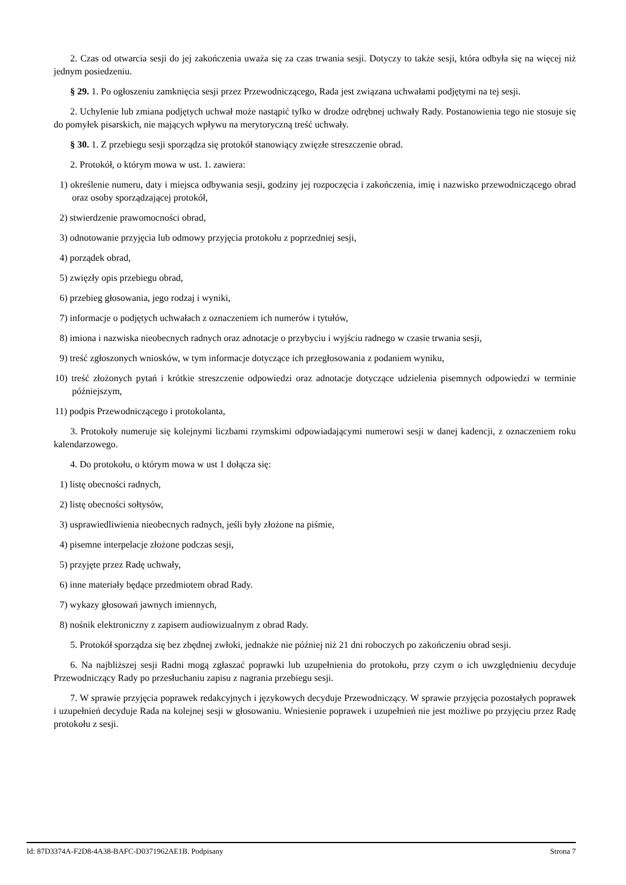2. Czas od otwarcia sesji do jej zakończenia uważa się za czas trwania sesji. Dotyczy to także sesji, która odbyła się na więcej niż jednym posiedzeniu.
§ 29. 1. Po ogłoszeniu zamknięcia sesji przez Przewodniczącego, Rada jest związana uchwałami podjętymi na tej sesji.
2. Uchylenie lub zmiana podjętych uchwał może nastąpić tylko w drodze odrębnej uchwały Rady. Postanowienia tego nie stosuje się do pomyłek pisarskich, nie mających wpływu na merytoryczną treść uchwały.
§ 30. 1. Z przebiegu sesji sporządza się protokół stanowiący zwięzłe streszczenie obrad.
2. Protokół, o którym mowa w ust. 1. zawiera:
1) określenie numeru, daty i miejsca odbywania sesji, godziny jej rozpoczęcia i zakończenia, imię i nazwisko przewodniczącego obrad oraz osoby sporządzającej protokół,
2) stwierdzenie prawomocności obrad,
3) odnotowanie przyjęcia lub odmowy przyjęcia protokołu z poprzedniej sesji,
4) porządek obrad,
5) zwięzły opis przebiegu obrad,
6) przebieg głosowania, jego rodzaj i wyniki,
7) informacje o podjętych uchwałach z oznaczeniem ich numerów i tytułów,
8) imiona i nazwiska nieobecnych radnych oraz adnotacje o przybyciu i wyjściu radnego w czasie trwania sesji,
9) treść zgłoszonych wniosków, w tym informacje dotyczące ich przegłosowania z podaniem wyniku,
10) treść złożonych pytań i krótkie streszczenie odpowiedzi oraz adnotacje dotyczące udzielenia pisemnych odpowiedzi w terminie późniejszym,
11) podpis Przewodniczącego i protokolanta,
3. Protokoły numeruje się kolejnymi liczbami rzymskimi odpowiadającymi numerowi sesji w danej kadencji, z oznaczeniem roku kalendarzowego.
4. Do protokołu, o którym mowa w ust 1 dołącza się:
1) listę obecności radnych,
2) listę obecności sołtysów,
3) usprawiedliwienia nieobecnych radnych, jeśli były złożone na piśmie,
4) pisemne interpelacje złożone podczas sesji,
5) przyjęte przez Radę uchwały,
6) inne materiały będące przedmiotem obrad Rady.
7) wykazy głosowań jawnych imiennych,
8) nośnik elektroniczny z zapisem audiowizualnym z obrad Rady.
5. Protokół sporządza się bez zbędnej zwłoki, jednakże nie później niż 21 dni roboczych po zakończeniu obrad sesji.
6. Na najbliższej sesji Radni mogą zgłaszać poprawki lub uzupełnienia do protokołu, przy czym o ich uwzględnieniu decyduje Przewodniczący Rady po przesłuchaniu zapisu z nagrania przebiegu sesji.
7. W sprawie przyjęcia poprawek redakcyjnych i językowych decyduje Przewodniczący. W sprawie przyjęcia pozostałych poprawek i uzupełnień decyduje Rada na kolejnej sesji w głosowaniu. Wniesienie poprawek i uzupełnień nie jest możliwe po przyjęciu przez Radę protokołu z sesji.
Id: 87D3374A-F2D8-4A38-BAFC-D0371962AE1B. Podpisany Strona 7